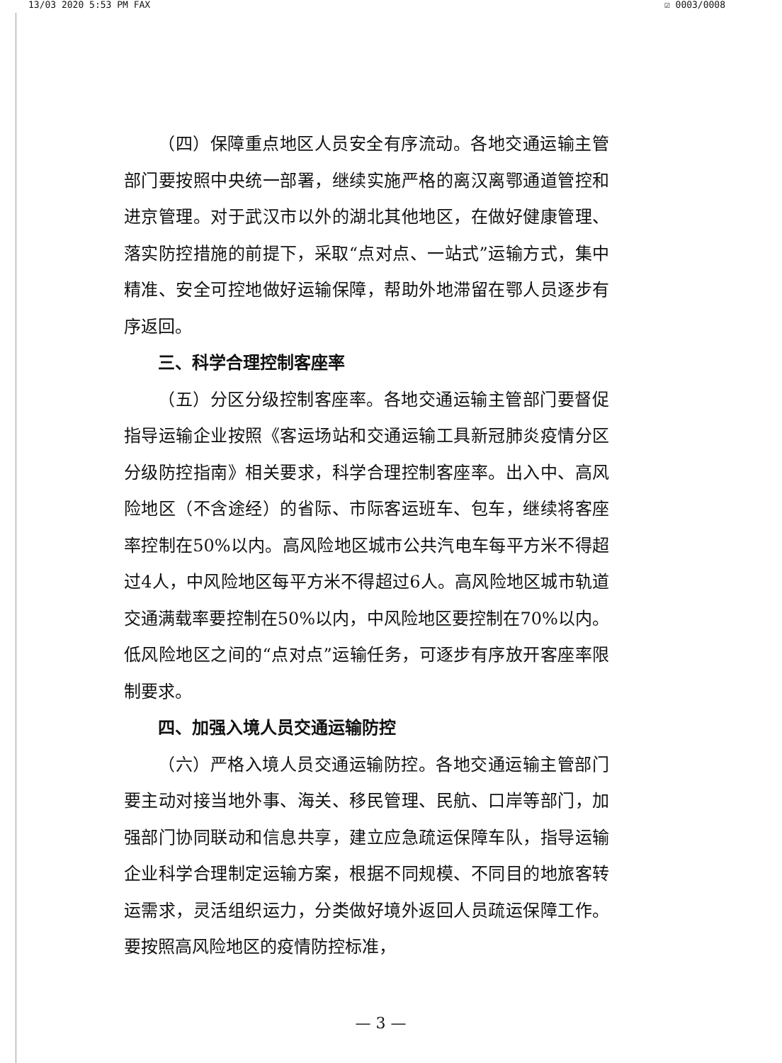13/03 2020 5:53 PM FAX ☑ 0003/0008
（四）保障重点地区人员安全有序流动。各地交通运输主管部门要按照中央统一部署，继续实施严格的离汉离鄂通道管控和进京管理。对于武汉市以外的湖北其他地区，在做好健康管理、落实防控措施的前提下，采取“点对点、一站式”运输方式，集中精准、安全可控地做好运输保障，帮助外地滞留在鄂人员逐步有序返回。
三、科学合理控制客座率
（五）分区分级控制客座率。各地交通运输主管部门要督促指导运输企业按照《客运场站和交通运输工具新冠肺炎疫情分区分级防控指南》相关要求，科学合理控制客座率。出入中、高风险地区（不含途经）的省际、市际客运班车、包车，继续将客座率控制在50%以内。高风险地区城市公共汽电车每平方米不得超过4人，中风险地区每平方米不得超过6人。高风险地区城市轨道交通满载率要控制在50%以内，中风险地区要控制在70%以内。低风险地区之间的“点对点”运输任务，可逐步有序放开客座率限制要求。
四、加强入境人员交通运输防控
（六）严格入境人员交通运输防控。各地交通运输主管部门要主动对接当地外事、海关、移民管理、民航、口岸等部门，加强部门协同联动和信息共享，建立应急疏运保障车队，指导运输企业科学合理制定运输方案，根据不同规模、不同目的地旅客转运需求，灵活组织运力，分类做好境外返回人员疏运保障工作。要按照高风险地区的疫情防控标准，
— 3 —